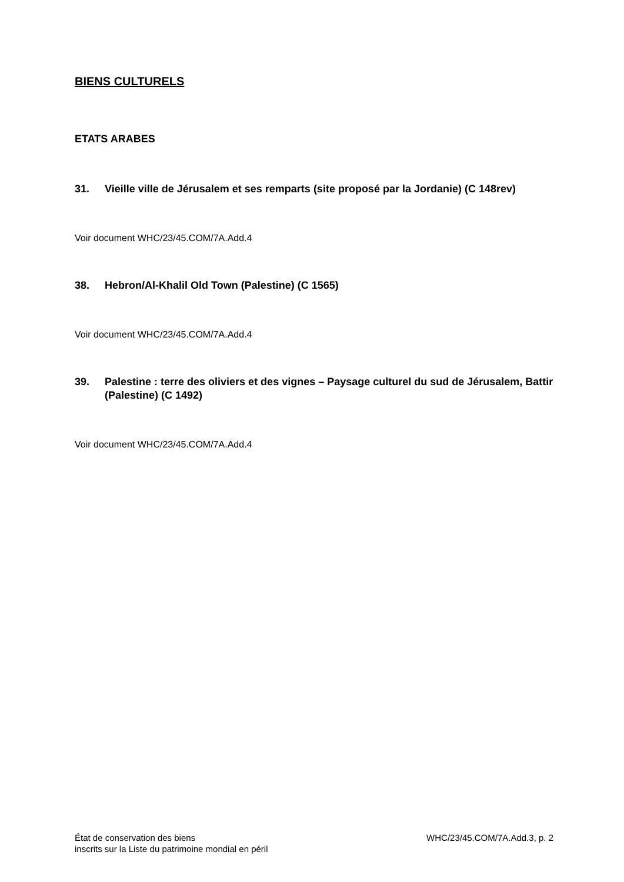BIENS CULTURELS
ETATS ARABES
31. Vieille ville de Jérusalem et ses remparts (site proposé par la Jordanie) (C 148rev)
Voir document WHC/23/45.COM/7A.Add.4
38. Hebron/Al-Khalil Old Town (Palestine) (C 1565)
Voir document WHC/23/45.COM/7A.Add.4
39. Palestine : terre des oliviers et des vignes – Paysage culturel du sud de Jérusalem, Battir (Palestine) (C 1492)
Voir document WHC/23/45.COM/7A.Add.4
État de conservation des biens
inscrits sur la Liste du patrimoine mondial en péril
WHC/23/45.COM/7A.Add.3, p. 2